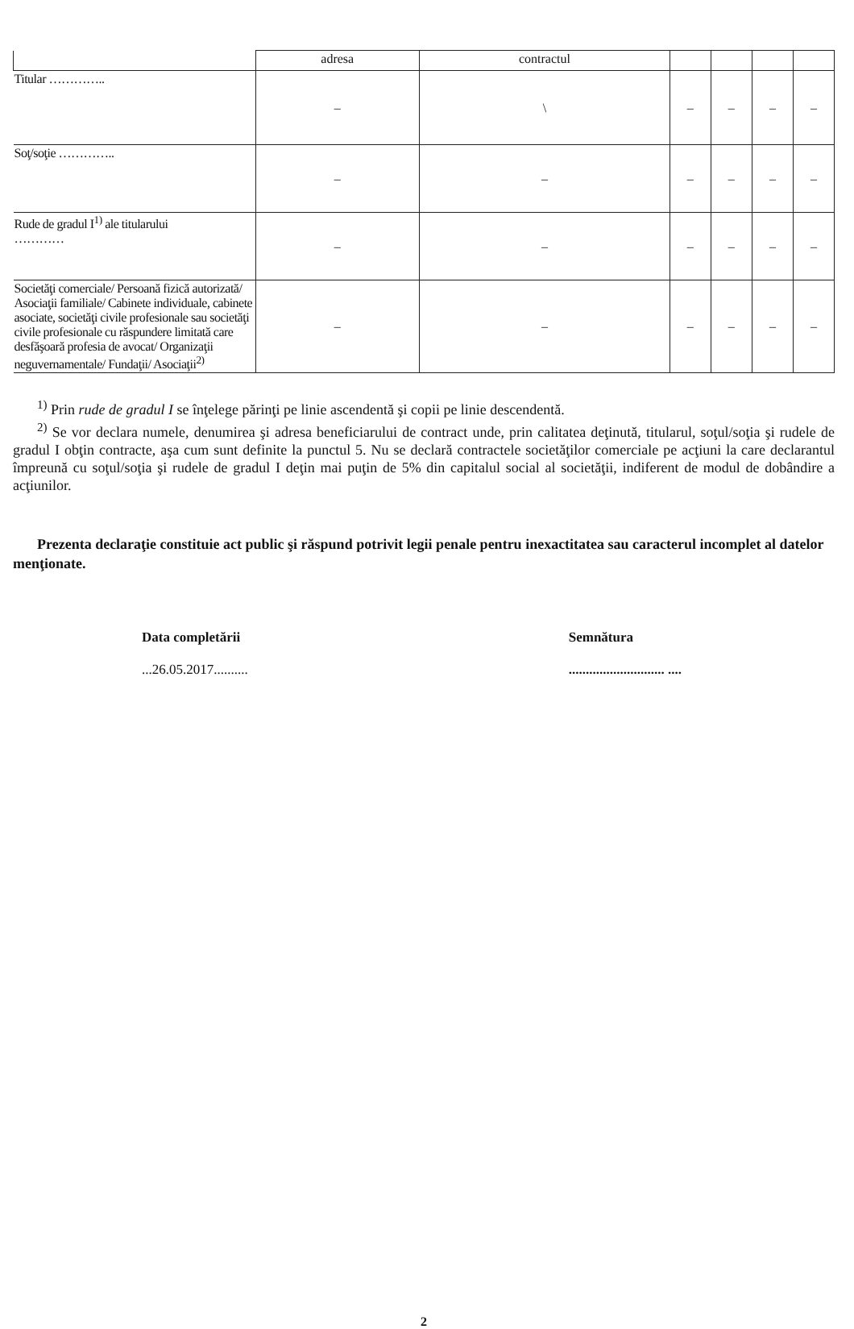| | adresa | contractul | | | | |
| --- | --- | --- | --- | --- | --- | --- |
| Titular ………….. | – | \ | – | – | – | – |
| Soţ/soţie ………….. | – | – | – | – | – | – |
| Rude de gradul I<sup>1)</sup> ale titularului ………… | – | – | – | – | – | – |
| Societăţi comerciale/ Persoană fizică autorizată/ Asociaţii familiale/ Cabinete individuale, cabinete asociate, societăţi civile profesionale sau societăţi civile profesionale cu răspundere limitată care desfăşoară profesia de avocat/ Organizaţii neguvernamentale/ Fundaţii/ Asociaţii<sup>2)</sup> | – | – | – | – | – | – |
<sup>1)</sup> Prin rude de gradul I se înţelege părinţi pe linie ascendentă şi copii pe linie descendentă.
<sup>2)</sup> Se vor declara numele, denumirea şi adresa beneficiarului de contract unde, prin calitatea deţinută, titularul, soţul/soţia şi rudele de gradul I obţin contracte, aşa cum sunt definite la punctul 5. Nu se declară contractele societăţilor comerciale pe acţiuni la care declarantul împreună cu soţul/soţia şi rudele de gradul I deţin mai puţin de 5% din capitalul social al societăţii, indiferent de modul de dobândire a acţiunilor.
Prezenta declaraţie constituie act public şi răspund potrivit legii penale pentru inexactitatea sau caracterul incomplet al datelor menţionate.
Data completării
...26.05.2017..........
Semnătura
............................ ....
2